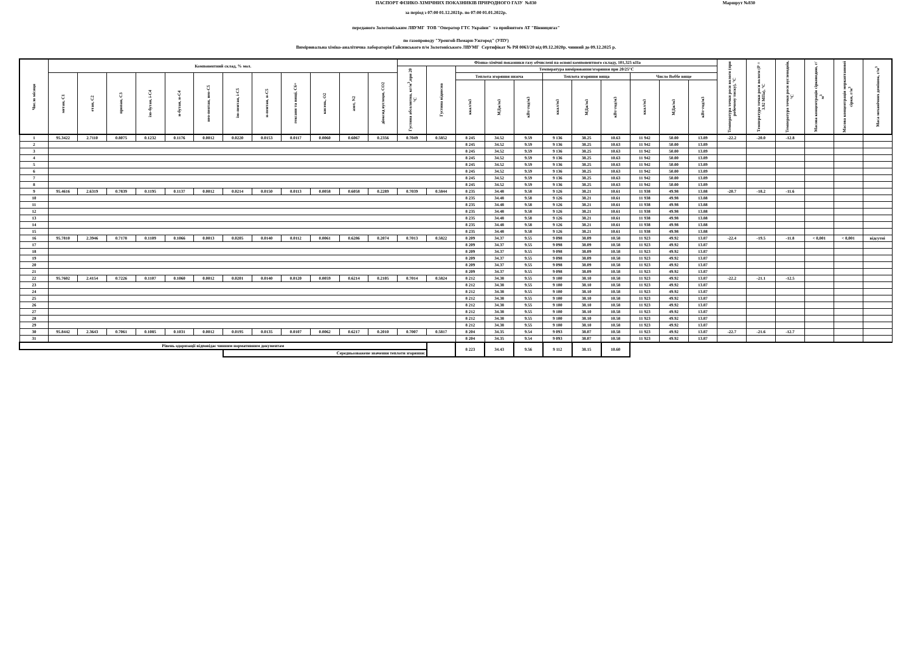ПАСПОРТ ФІЗИКО-ХІМІЧНИХ ПОКАЗНИКІВ ПРИРОДНОГО ГАЗУ №830 Маршрут №830
за період з 07:00 01.12.2021р. по 07:00 01.01.2022р.
переданого Золотоніським ЛВУМГ ТОВ "Оператор ГТС України" та прийнятого АТ "Вінницягаз"
по газопроводу "Уренгой-Помари-Ужгород" (УПУ)
Вимірювальна хіміко-аналітична лабораторія Гайсинського п/м Золотоніського ЛВУМГ Сертифікат № РЯ 0063/20 від 09.12.2020р. чинний до 09.12.2025 р.
| Число місяця | Компонентний склад, % мол. | | | | | | | | | | | | Фізико-хімічні показники газу обчислені на основі компонентного складу, 101,325 кПа | | | | | | | | | | | Температура точки роси вологи (при робочому тиску), °С | Температура точки роси вологи (Р = 3.92 МПа), °С | Температура точки роси вуглеводнів, °С | Масова концентрація сірководню, г/м<sup>3</sup> | Масова концентрація меркаптанової сірки, г/м<sup>3</sup> | Маса механічних домішок, г/м<sup>3</sup> |
| --- | --- | --- | --- | --- | --- | --- | --- | --- | --- | --- | --- | --- | --- | --- | --- | --- | --- | --- | --- | --- | --- | --- | --- | --- | --- | --- | --- | --- | --- |
| | | | | | | | | | | | | | Густина абсолютна, кг/м<sup>3</sup>,при 20 °С | Густина відносна | Температура вимірювання/згоряння при 20/25°С | | | | | | | | | | | | | | |
| | метан, С1 | етан, С2 | пропан, С3 | ізо-бутан, і-С4 | н-бутан, н-С4 | нео-пентан, нео-С5 | ізо-пентан, і-С5 | н-пентан, н-С5 | гексани та вищі, С6+ | кисень, О2 | азот, N2 | діоксид вуглецю, СО2 | | | Теплота згоряння нижча | | | Теплота згоряння вища | | | Число Воббе вище | | | | | | | | |
| | | | | | | | | | | | | | | | ккал/м3 | МДж/м3 | кВт·год/м3 | ккал/м3 | МДж/м3 | кВт·год/м3 | ккал/м3 | МДж/м3 | кВт·год/м3 | | | | | | |
| 1 | 95.3422 | 2.7110 | 0.8075 | 0.1232 | 0.1176 | 0.0012 | 0.0220 | 0.0153 | 0.0117 | 0.0060 | 0.6067 | 0.2356 | 0.7049 | 0.5852 | 8 245 | 34.52 | 9.59 | 9 136 | 38.25 | 10.63 | 11 942 | 50.00 | 13.89 | -22.2 | -20.0 | -12.8 | | | |
| 2 | | | | | | | | | | | | | | | 8 245 | 34.52 | 9.59 | 9 136 | 38.25 | 10.63 | 11 942 | 50.00 | 13.89 | | | | | | |
| 3 | | | | | | | | | | | | | | | 8 245 | 34.52 | 9.59 | 9 136 | 38.25 | 10.63 | 11 942 | 50.00 | 13.89 | | | | | | |
| 4 | | | | | | | | | | | | | | | 8 245 | 34.52 | 9.59 | 9 136 | 38.25 | 10.63 | 11 942 | 50.00 | 13.89 | | | | | | |
| 5 | | | | | | | | | | | | | | | 8 245 | 34.52 | 9.59 | 9 136 | 38.25 | 10.63 | 11 942 | 50.00 | 13.89 | | | | | | |
| 6 | | | | | | | | | | | | | | | 8 245 | 34.52 | 9.59 | 9 136 | 38.25 | 10.63 | 11 942 | 50.00 | 13.89 | | | | | | |
| 7 | | | | | | | | | | | | | | | 8 245 | 34.52 | 9.59 | 9 136 | 38.25 | 10.63 | 11 942 | 50.00 | 13.89 | | | | | | |
| 8 | | | | | | | | | | | | | | | 8 245 | 34.52 | 9.59 | 9 136 | 38.25 | 10.63 | 11 942 | 50.00 | 13.89 | | | | | | |
| 9 | 95.4616 | 2.6319 | 0.7839 | 0.1195 | 0.1137 | 0.0012 | 0.0214 | 0.0150 | 0.0113 | 0.0058 | 0.6058 | 0.2289 | 0.7039 | 0.5844 | 8 235 | 34.48 | 9.58 | 9 126 | 38.21 | 10.61 | 11 938 | 49.98 | 13.88 | -20.7 | -18.2 | -11.6 | | | |
| 10 | | | | | | | | | | | | | | | 8 235 | 34.48 | 9.58 | 9 126 | 38.21 | 10.61 | 11 938 | 49.98 | 13.88 | | | | | | |
| 11 | | | | | | | | | | | | | | | 8 235 | 34.48 | 9.58 | 9 126 | 38.21 | 10.61 | 11 938 | 49.98 | 13.88 | | | | | | |
| 12 | | | | | | | | | | | | | | | 8 235 | 34.48 | 9.58 | 9 126 | 38.21 | 10.61 | 11 938 | 49.98 | 13.88 | | | | | | |
| 13 | | | | | | | | | | | | | | | 8 235 | 34.48 | 9.58 | 9 126 | 38.21 | 10.61 | 11 938 | 49.98 | 13.88 | | | | | | |
| 14 | | | | | | | | | | | | | | | 8 235 | 34.48 | 9.58 | 9 126 | 38.21 | 10.61 | 11 938 | 49.98 | 13.88 | | | | | | |
| 15 | | | | | | | | | | | | | | | 8 235 | 34.48 | 9.58 | 9 126 | 38.21 | 10.61 | 11 938 | 49.98 | 13.88 | | | | | | |
| 16 | 95.7810 | 2.3946 | 0.7178 | 0.1109 | 0.1066 | 0.0013 | 0.0205 | 0.0140 | 0.0112 | 0.0061 | 0.6286 | 0.2074 | 0.7013 | 0.5822 | 8 209 | 34.37 | 9.55 | 9 098 | 38.09 | 10.58 | 11 923 | 49.92 | 13.87 | -22.4 | -19.5 | -11.8 | < 0,001 | < 0,001 | відсутні |
| 17 | | | | | | | | | | | | | | | 8 209 | 34.37 | 9.55 | 9 098 | 38.09 | 10.58 | 11 923 | 49.92 | 13.87 | | | | | | |
| 18 | | | | | | | | | | | | | | | 8 209 | 34.37 | 9.55 | 9 098 | 38.09 | 10.58 | 11 923 | 49.92 | 13.87 | | | | | | |
| 19 | | | | | | | | | | | | | | | 8 209 | 34.37 | 9.55 | 9 098 | 38.09 | 10.58 | 11 923 | 49.92 | 13.87 | | | | | | |
| 20 | | | | | | | | | | | | | | | 8 209 | 34.37 | 9.55 | 9 098 | 38.09 | 10.58 | 11 923 | 49.92 | 13.87 | | | | | | |
| 21 | | | | | | | | | | | | | | | 8 209 | 34.37 | 9.55 | 9 098 | 38.09 | 10.58 | 11 923 | 49.92 | 13.87 | | | | | | |
| 22 | 95.7602 | 2.4154 | 0.7226 | 0.1107 | 0.1060 | 0.0012 | 0.0201 | 0.0140 | 0.0120 | 0.0059 | 0.6214 | 0.2105 | 0.7014 | 0.5824 | 8 212 | 34.38 | 9.55 | 9 100 | 38.10 | 10.58 | 11 923 | 49.92 | 13.87 | -22.2 | -21.1 | -12.5 | | | |
| 23 | | | | | | | | | | | | | | | 8 212 | 34.38 | 9.55 | 9 100 | 38.10 | 10.58 | 11 923 | 49.92 | 13.87 | | | | | | |
| 24 | | | | | | | | | | | | | | | 8 212 | 34.38 | 9.55 | 9 100 | 38.10 | 10.58 | 11 923 | 49.92 | 13.87 | | | | | | |
| 25 | | | | | | | | | | | | | | | 8 212 | 34.38 | 9.55 | 9 100 | 38.10 | 10.58 | 11 923 | 49.92 | 13.87 | | | | | | |
| 26 | | | | | | | | | | | | | | | 8 212 | 34.38 | 9.55 | 9 100 | 38.10 | 10.58 | 11 923 | 49.92 | 13.87 | | | | | | |
| 27 | | | | | | | | | | | | | | | 8 212 | 34.38 | 9.55 | 9 100 | 38.10 | 10.58 | 11 923 | 49.92 | 13.87 | | | | | | |
| 28 | | | | | | | | | | | | | | | 8 212 | 34.38 | 9.55 | 9 100 | 38.10 | 10.58 | 11 923 | 49.92 | 13.87 | | | | | | |
| 29 | | | | | | | | | | | | | | | 8 212 | 34.38 | 9.55 | 9 100 | 38.10 | 10.58 | 11 923 | 49.92 | 13.87 | | | | | | |
| 30 | 95.8442 | 2.3643 | 0.7061 | 0.1085 | 0.1031 | 0.0012 | 0.0195 | 0.0135 | 0.0107 | 0.0062 | 0.6217 | 0.2010 | 0.7007 | 0.5817 | 8 204 | 34.35 | 9.54 | 9 093 | 38.07 | 10.58 | 11 923 | 49.92 | 13.87 | -22.7 | -21.6 | -12.7 | | | |
| 31 | | | | | | | | | | | | | | | 8 204 | 34.35 | 9.54 | 9 093 | 38.07 | 10.58 | 11 923 | 49.92 | 13.87 | | | | | | |
| Рівень одоризації відповідає чинним нормативним документам | | | | | | | | | | | | | | | 8 223 | 34.43 | 9.56 | 9 112 | 38.15 | 10.60 | | | | | | | | | |
| | | | | | | | Середньозважене значення теплоти згоряння: | | | | | | | | | | | | | | | | | | | | | | |